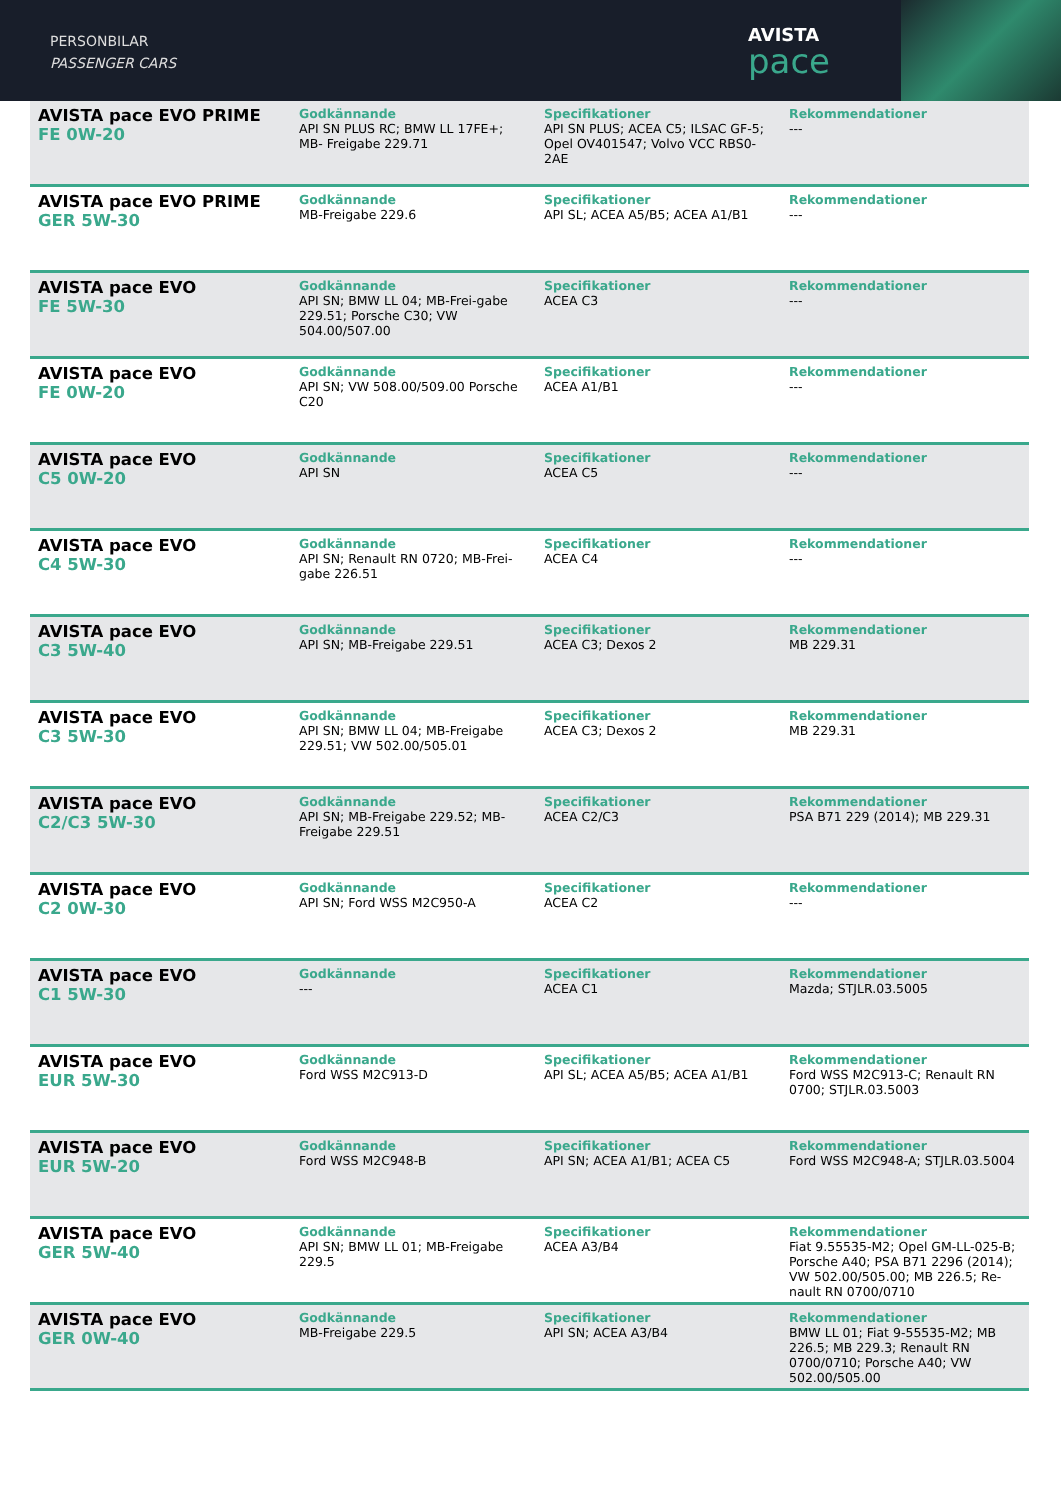PERSONBILAR
PASSENGER CARS
AVISTA
pace
| AVISTA pace EVO PRIME FE 0W-20 | Godkännande API SN PLUS RC; BMW LL 17FE+; MB- Freigabe 229.71 | Specifikationer API SN PLUS; ACEA C5; ILSAC GF-5; Opel OV401547; Volvo VCC RBS0-2AE | Rekommendationer --- |
| AVISTA pace EVO PRIME GER 5W-30 | Godkännande MB-Freigabe 229.6 | Specifikationer API SL; ACEA A5/B5; ACEA A1/B1 | Rekommendationer --- |
| AVISTA pace EVO FE 5W-30 | Godkännande API SN; BMW LL 04; MB-Frei-gabe 229.51; Porsche C30; VW 504.00/507.00 | Specifikationer ACEA C3 | Rekommendationer --- |
| AVISTA pace EVO FE 0W-20 | Godkännande API SN; VW 508.00/509.00 Porsche C20 | Specifikationer ACEA A1/B1 | Rekommendationer --- |
| AVISTA pace EVO C5 0W-20 | Godkännande API SN | Specifikationer ACEA C5 | Rekommendationer --- |
| AVISTA pace EVO C4 5W-30 | Godkännande API SN; Renault RN 0720; MB-Frei-gabe 226.51 | Specifikationer ACEA C4 | Rekommendationer --- |
| AVISTA pace EVO C3 5W-40 | Godkännande API SN; MB-Freigabe 229.51 | Specifikationer ACEA C3; Dexos 2 | Rekommendationer MB 229.31 |
| AVISTA pace EVO C3 5W-30 | Godkännande API SN; BMW LL 04; MB-Freigabe 229.51; VW 502.00/505.01 | Specifikationer ACEA C3; Dexos 2 | Rekommendationer MB 229.31 |
| AVISTA pace EVO C2/C3 5W-30 | Godkännande API SN; MB-Freigabe 229.52; MB-Freigabe 229.51 | Specifikationer ACEA C2/C3 | Rekommendationer PSA B71 229 (2014); MB 229.31 |
| AVISTA pace EVO C2 0W-30 | Godkännande API SN; Ford WSS M2C950-A | Specifikationer ACEA C2 | Rekommendationer --- |
| AVISTA pace EVO C1 5W-30 | Godkännande --- | Specifikationer ACEA C1 | Rekommendationer Mazda; STJLR.03.5005 |
| AVISTA pace EVO EUR 5W-30 | Godkännande Ford WSS M2C913-D | Specifikationer API SL; ACEA A5/B5; ACEA A1/B1 | Rekommendationer Ford WSS M2C913-C; Renault RN 0700; STJLR.03.5003 |
| AVISTA pace EVO EUR 5W-20 | Godkännande Ford WSS M2C948-B | Specifikationer API SN; ACEA A1/B1; ACEA C5 | Rekommendationer Ford WSS M2C948-A; STJLR.03.5004 |
| AVISTA pace EVO GER 5W-40 | Godkännande API SN; BMW LL 01; MB-Freigabe 229.5 | Specifikationer ACEA A3/B4 | Rekommendationer Fiat 9.55535-M2; Opel GM-LL-025-B; Porsche A40; PSA B71 2296 (2014); VW 502.00/505.00; MB 226.5; Re-nault RN 0700/0710 |
| AVISTA pace EVO GER 0W-40 | Godkännande MB-Freigabe 229.5 | Specifikationer API SN; ACEA A3/B4 | Rekommendationer BMW LL 01; Fiat 9-55535-M2; MB 226.5; MB 229.3; Renault RN 0700/0710; Porsche A40; VW 502.00/505.00 |